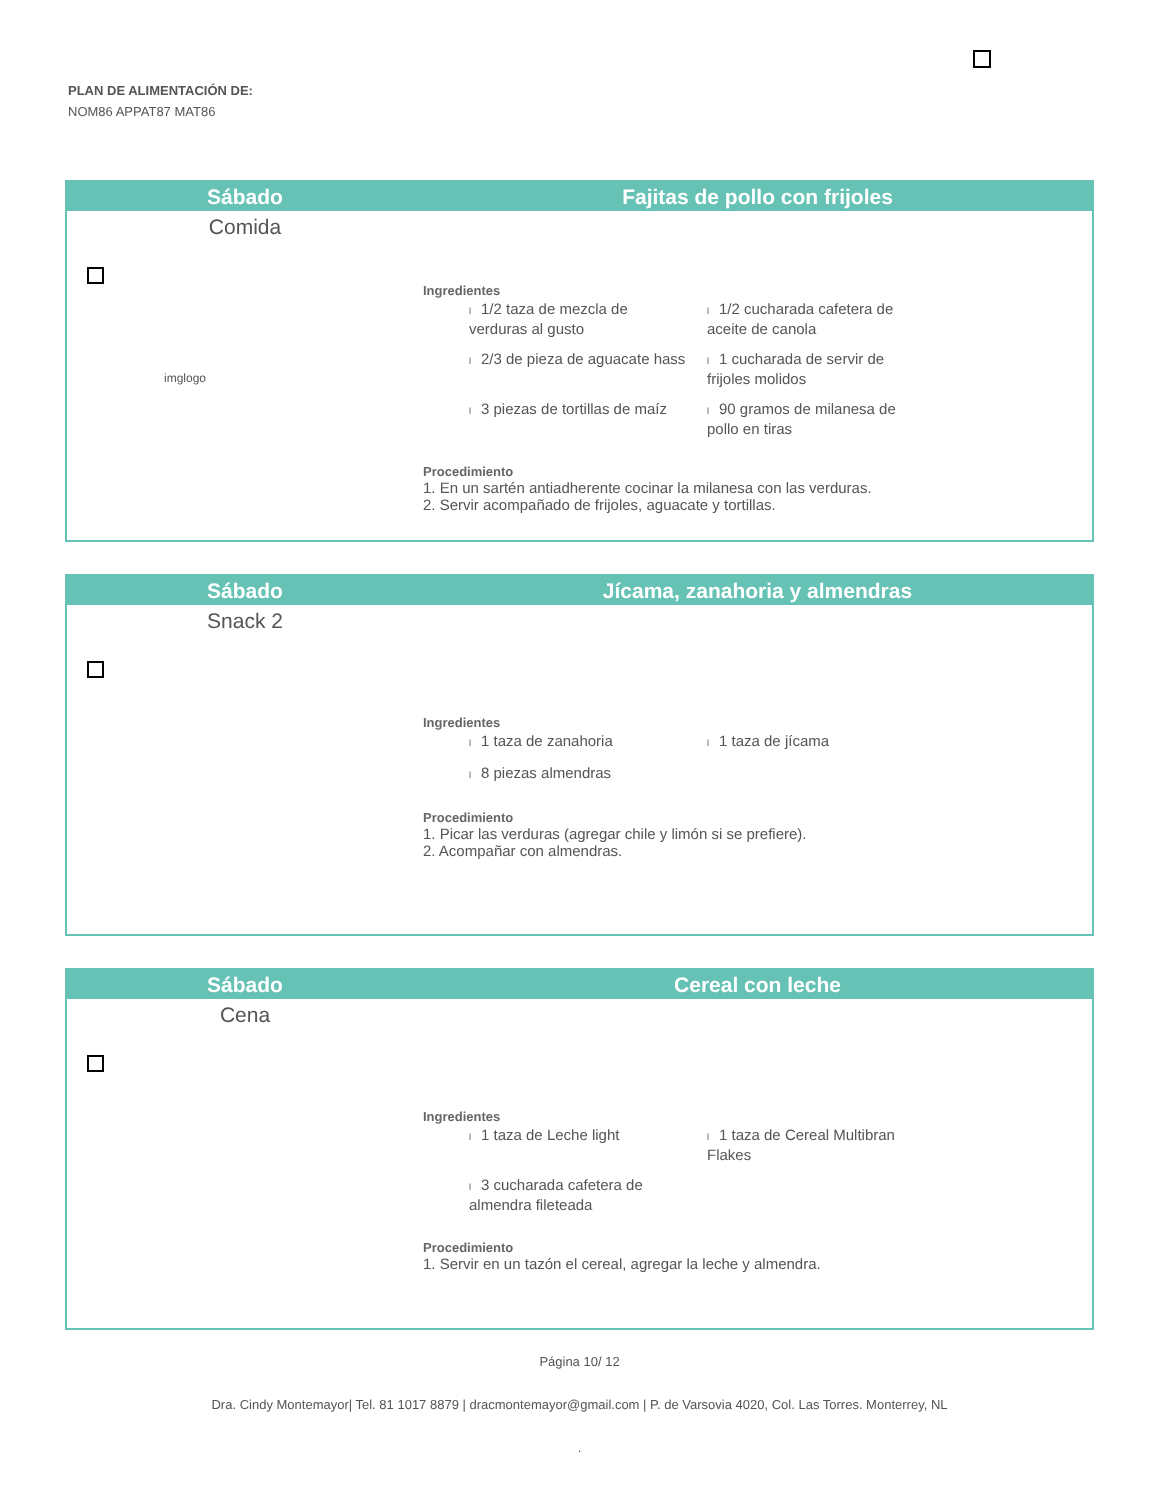PLAN DE ALIMENTACIÓN DE:
NOM86 APPAT87 MAT86
| Sábado | Fajitas de pollo con frijoles |
| --- | --- |
Comida
imglogo
Ingredientes
l 1/2 taza de mezcla de verduras al gusto
l 1/2 cucharada cafetera de aceite de canola
l 2/3 de pieza de aguacate hass
l 1 cucharada de servir de frijoles molidos
l 3 piezas de tortillas de maíz
l 90 gramos de milanesa de pollo en tiras
Procedimiento
1. En un sartén antiadherente cocinar la milanesa con las verduras.
2. Servir acompañado de frijoles, aguacate y tortillas.
| Sábado | Jícama, zanahoria y almendras |
| --- | --- |
Snack 2
Ingredientes
l 1 taza de zanahoria
l 1 taza de jícama
l 8 piezas almendras
Procedimiento
1. Picar las verduras (agregar chile y limón si se prefiere).
2. Acompañar con almendras.
| Sábado | Cereal con leche |
| --- | --- |
Cena
Ingredientes
l 1 taza de Leche light
l 1 taza de Cereal Multibran Flakes
l 3 cucharada cafetera de almendra fileteada
Procedimiento
1. Servir en un tazón el cereal, agregar la leche y almendra.
Página 10/ 12
Dra. Cindy Montemayor| Tel. 81 1017 8879 | dracmontemayor@gmail.com | P. de Varsovia 4020, Col. Las Torres. Monterrey, NL
.